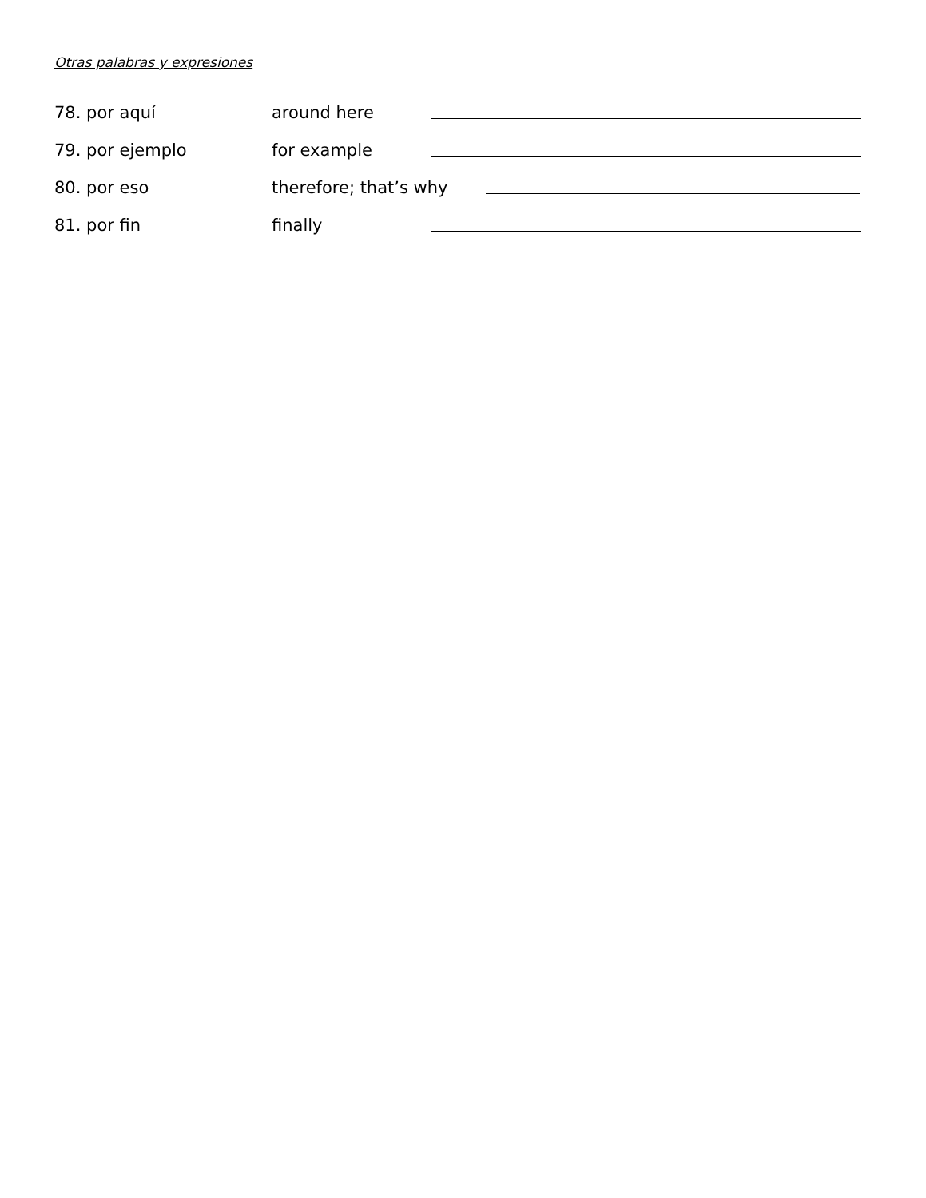Otras palabras y expresiones
78. por aquí around here
79. por ejemplo for example
80. por eso therefore; that’s why
81. por fin finally